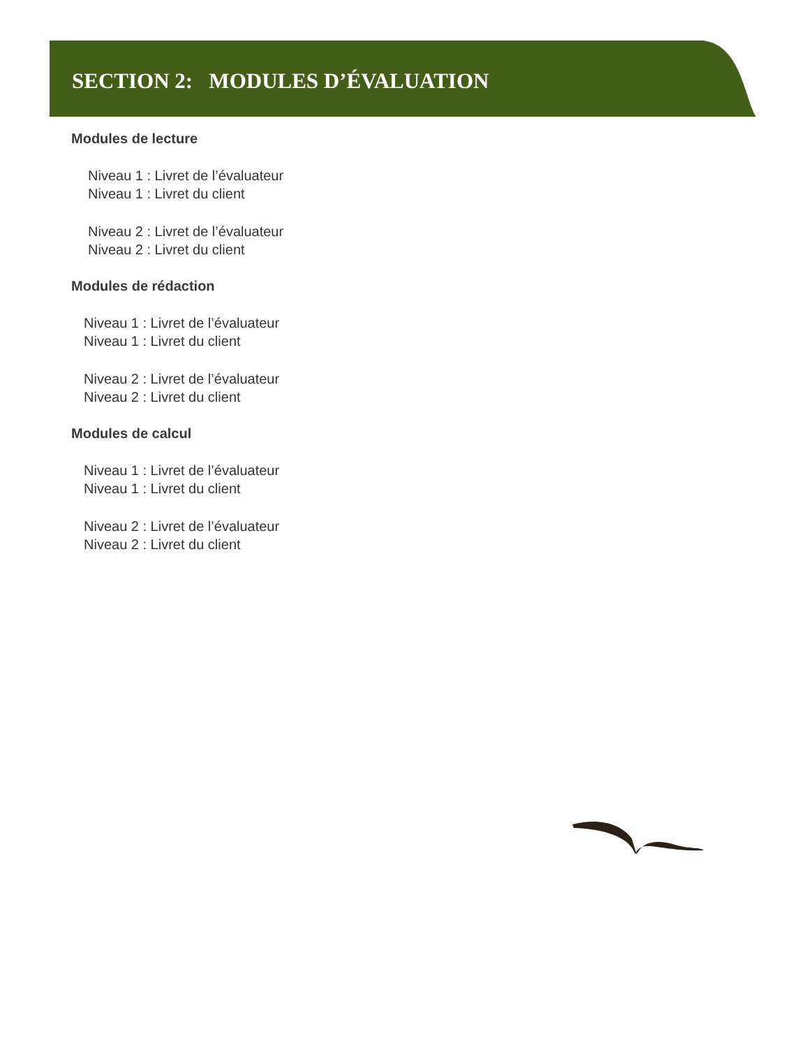SECTION 2: MODULES D’ÉVALUATION
Modules de lecture
Niveau 1 : Livret de l’évaluateur
Niveau 1 : Livret du client
Niveau 2 : Livret de l’évaluateur
Niveau 2 : Livret du client
Modules de rédaction
Niveau 1 : Livret de l’évaluateur
Niveau 1 : Livret du client
Niveau 2 : Livret de l’évaluateur
Niveau 2 : Livret du client
Modules de calcul
Niveau 1 : Livret de l’évaluateur
Niveau 1 : Livret du client
Niveau 2 : Livret de l’évaluateur
Niveau 2 : Livret du client